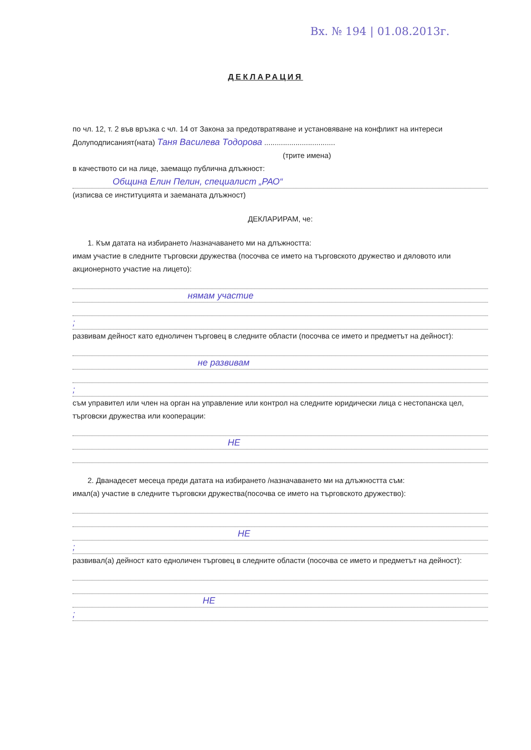Вх. № 194 | 01.08.2013г.
ДЕКЛАРАЦИЯ
по чл. 12, т. 2 във връзка с чл. 14 от Закона за предотвратяване и установяване на конфликт на интереси
Долуподписаният(ната) Таня Василева Тодорова ..................................
(трите имена)
в качеството си на лице, заемащо публична длъжност:
Община Елин Пелин, специалист „РАО“
(изписва се институцията и заеманата длъжност)
ДЕКЛАРИРАМ, че:
1. Към датата на избирането /назначаването ми на длъжността:
имам участие в следните търговски дружества (посочва се името на търговското дружество и дяловото или акционерното участие на лицето):
нямам участие
;
развивам дейност като едноличен търговец в следните области (посочва се името и предметът на дейност):
не развивам
;
съм управител или член на орган на управление или контрол на следните юридически лица с нестопанска цел, търговски дружества или кооперации:
НЕ
2. Дванадесет месеца преди датата на избирането /назначаването ми на длъжността съм:
имал(а) участие в следните търговски дружества(посочва се името на търговското дружество):
НЕ
;
развивал(а) дейност като едноличен търговец в следните области (посочва се името и предметът на дейност):
НЕ
;